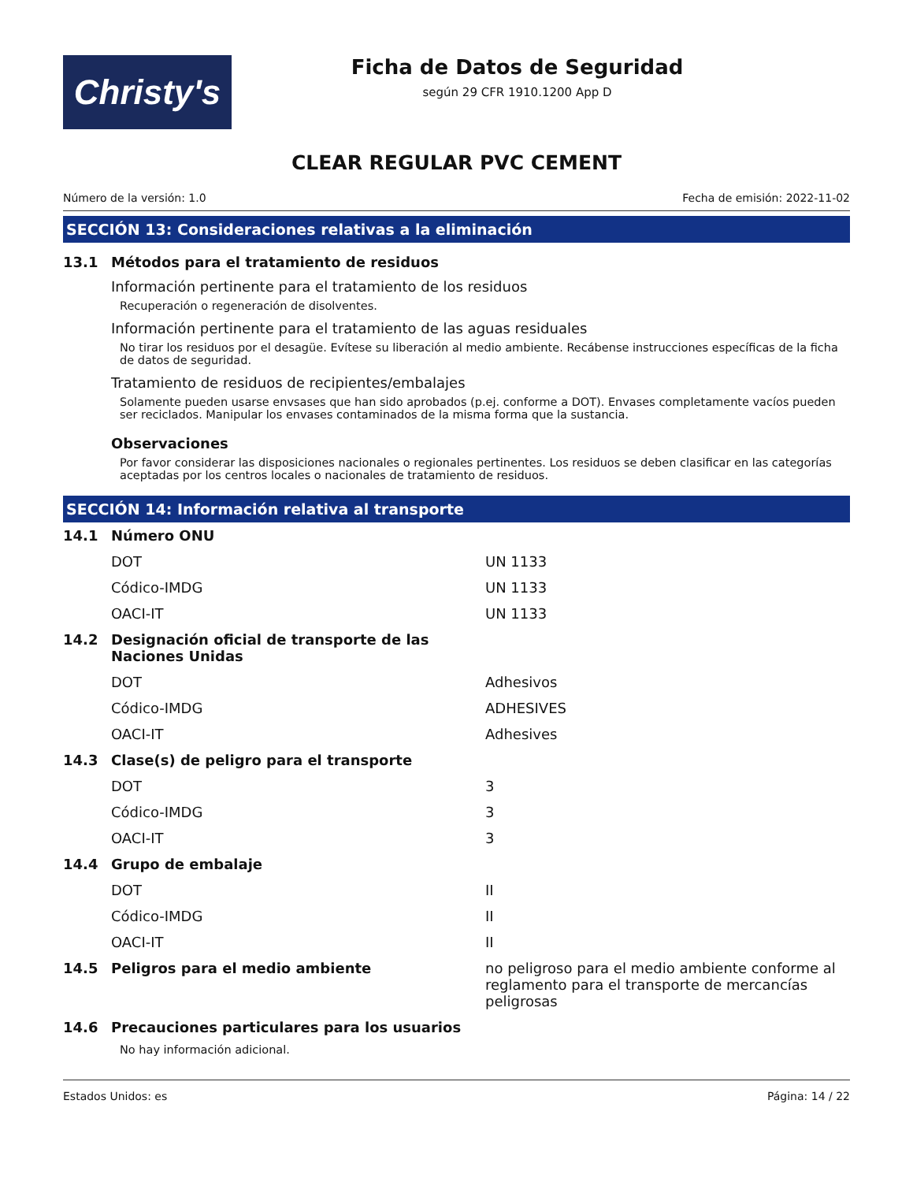Christy's
Ficha de Datos de Seguridad
según 29 CFR 1910.1200 App D
CLEAR REGULAR PVC CEMENT
Número de la versión: 1.0 Fecha de emisión: 2022-11-02
SECCIÓN 13: Consideraciones relativas a la eliminación
13.1 Métodos para el tratamiento de residuos
Información pertinente para el tratamiento de los residuos
Recuperación o regeneración de disolventes.
Información pertinente para el tratamiento de las aguas residuales
No tirar los residuos por el desagüe. Evítese su liberación al medio ambiente. Recábense instrucciones específicas de la ficha de datos de seguridad.
Tratamiento de residuos de recipientes/embalajes
Solamente pueden usarse envsases que han sido aprobados (p.ej. conforme a DOT). Envases completamente vacíos pueden ser reciclados. Manipular los envases contaminados de la misma forma que la sustancia.
Observaciones
Por favor considerar las disposiciones nacionales o regionales pertinentes. Los residuos se deben clasificar en las categorías aceptadas por los centros locales o nacionales de tratamiento de residuos.
SECCIÓN 14: Información relativa al transporte
| 14.1 | Número ONU | |
| | DOT | UN 1133 |
| | Códico-IMDG | UN 1133 |
| | OACI-IT | UN 1133 |
| 14.2 | Designación oficial de transporte de las Naciones Unidas | |
| | DOT | Adhesivos |
| | Códico-IMDG | ADHESIVES |
| | OACI-IT | Adhesives |
| 14.3 | Clase(s) de peligro para el transporte | |
| | DOT | 3 |
| | Códico-IMDG | 3 |
| | OACI-IT | 3 |
| 14.4 | Grupo de embalaje | |
| | DOT | II |
| | Códico-IMDG | II |
| | OACI-IT | II |
| 14.5 | Peligros para el medio ambiente | no peligroso para el medio ambiente conforme al reglamento para el transporte de mercancías peligrosas |
| 14.6 | Precauciones particulares para los usuarios | |
No hay información adicional.
Estados Unidos: es Página: 14 / 22